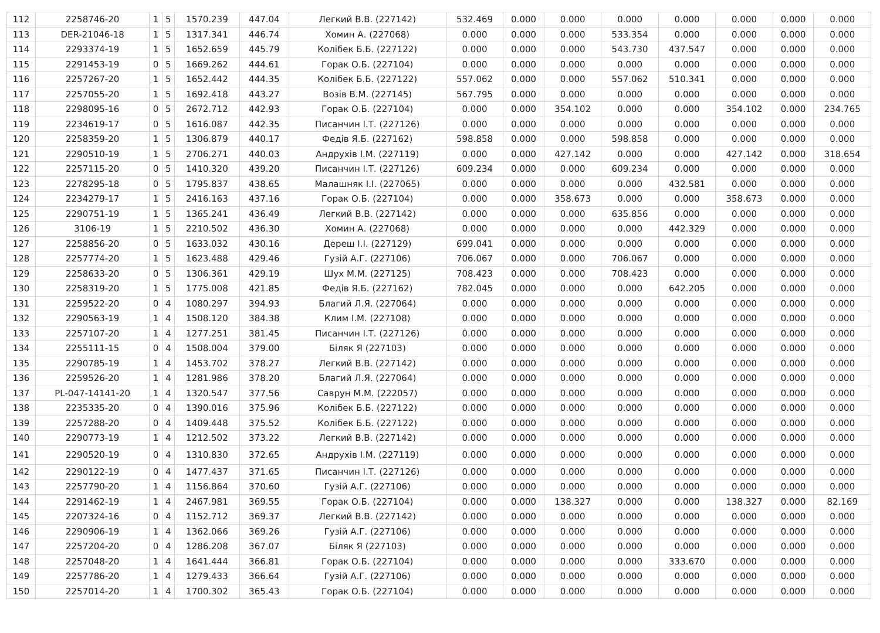| 112 | 2258746-20 | 1 | 5 | 1570.239 | 447.04 | Легкий В.В. (227142) | 532.469 | 0.000 | 0.000 | 0.000 | 0.000 | 0.000 | 0.000 | 0.000 |
| 113 | DER-21046-18 | 1 | 5 | 1317.341 | 446.74 | Хомин А. (227068) | 0.000 | 0.000 | 0.000 | 533.354 | 0.000 | 0.000 | 0.000 | 0.000 |
| 114 | 2293374-19 | 1 | 5 | 1652.659 | 445.79 | Колібек Б.Б. (227122) | 0.000 | 0.000 | 0.000 | 543.730 | 437.547 | 0.000 | 0.000 | 0.000 |
| 115 | 2291453-19 | 0 | 5 | 1669.262 | 444.61 | Горак О.Б. (227104) | 0.000 | 0.000 | 0.000 | 0.000 | 0.000 | 0.000 | 0.000 | 0.000 |
| 116 | 2257267-20 | 1 | 5 | 1652.442 | 444.35 | Колібек Б.Б. (227122) | 557.062 | 0.000 | 0.000 | 557.062 | 510.341 | 0.000 | 0.000 | 0.000 |
| 117 | 2257055-20 | 1 | 5 | 1692.418 | 443.27 | Возів В.М. (227145) | 567.795 | 0.000 | 0.000 | 0.000 | 0.000 | 0.000 | 0.000 | 0.000 |
| 118 | 2298095-16 | 0 | 5 | 2672.712 | 442.93 | Горак О.Б. (227104) | 0.000 | 0.000 | 354.102 | 0.000 | 0.000 | 354.102 | 0.000 | 234.765 |
| 119 | 2234619-17 | 0 | 5 | 1616.087 | 442.35 | Писанчин І.Т. (227126) | 0.000 | 0.000 | 0.000 | 0.000 | 0.000 | 0.000 | 0.000 | 0.000 |
| 120 | 2258359-20 | 1 | 5 | 1306.879 | 440.17 | Федів Я.Б. (227162) | 598.858 | 0.000 | 0.000 | 598.858 | 0.000 | 0.000 | 0.000 | 0.000 |
| 121 | 2290510-19 | 1 | 5 | 2706.271 | 440.03 | Андрухів І.М. (227119) | 0.000 | 0.000 | 427.142 | 0.000 | 0.000 | 427.142 | 0.000 | 318.654 |
| 122 | 2257115-20 | 0 | 5 | 1410.320 | 439.20 | Писанчин І.Т. (227126) | 609.234 | 0.000 | 0.000 | 609.234 | 0.000 | 0.000 | 0.000 | 0.000 |
| 123 | 2278295-18 | 0 | 5 | 1795.837 | 438.65 | Малашняк І.І. (227065) | 0.000 | 0.000 | 0.000 | 0.000 | 432.581 | 0.000 | 0.000 | 0.000 |
| 124 | 2234279-17 | 1 | 5 | 2416.163 | 437.16 | Горак О.Б. (227104) | 0.000 | 0.000 | 358.673 | 0.000 | 0.000 | 358.673 | 0.000 | 0.000 |
| 125 | 2290751-19 | 1 | 5 | 1365.241 | 436.49 | Легкий В.В. (227142) | 0.000 | 0.000 | 0.000 | 635.856 | 0.000 | 0.000 | 0.000 | 0.000 |
| 126 | 3106-19 | 1 | 5 | 2210.502 | 436.30 | Хомин А. (227068) | 0.000 | 0.000 | 0.000 | 0.000 | 442.329 | 0.000 | 0.000 | 0.000 |
| 127 | 2258856-20 | 0 | 5 | 1633.032 | 430.16 | Дереш І.І. (227129) | 699.041 | 0.000 | 0.000 | 0.000 | 0.000 | 0.000 | 0.000 | 0.000 |
| 128 | 2257774-20 | 1 | 5 | 1623.488 | 429.46 | Гузій А.Г. (227106) | 706.067 | 0.000 | 0.000 | 706.067 | 0.000 | 0.000 | 0.000 | 0.000 |
| 129 | 2258633-20 | 0 | 5 | 1306.361 | 429.19 | Шух М.М. (227125) | 708.423 | 0.000 | 0.000 | 708.423 | 0.000 | 0.000 | 0.000 | 0.000 |
| 130 | 2258319-20 | 1 | 5 | 1775.008 | 421.85 | Федів Я.Б. (227162) | 782.045 | 0.000 | 0.000 | 0.000 | 642.205 | 0.000 | 0.000 | 0.000 |
| 131 | 2259522-20 | 0 | 4 | 1080.297 | 394.93 | Благий Л.Я. (227064) | 0.000 | 0.000 | 0.000 | 0.000 | 0.000 | 0.000 | 0.000 | 0.000 |
| 132 | 2290563-19 | 1 | 4 | 1508.120 | 384.38 | Клим І.М. (227108) | 0.000 | 0.000 | 0.000 | 0.000 | 0.000 | 0.000 | 0.000 | 0.000 |
| 133 | 2257107-20 | 1 | 4 | 1277.251 | 381.45 | Писанчин І.Т. (227126) | 0.000 | 0.000 | 0.000 | 0.000 | 0.000 | 0.000 | 0.000 | 0.000 |
| 134 | 2255111-15 | 0 | 4 | 1508.004 | 379.00 | Біляк Я (227103) | 0.000 | 0.000 | 0.000 | 0.000 | 0.000 | 0.000 | 0.000 | 0.000 |
| 135 | 2290785-19 | 1 | 4 | 1453.702 | 378.27 | Легкий В.В. (227142) | 0.000 | 0.000 | 0.000 | 0.000 | 0.000 | 0.000 | 0.000 | 0.000 |
| 136 | 2259526-20 | 1 | 4 | 1281.986 | 378.20 | Благий Л.Я. (227064) | 0.000 | 0.000 | 0.000 | 0.000 | 0.000 | 0.000 | 0.000 | 0.000 |
| 137 | PL-047-14141-20 | 1 | 4 | 1320.547 | 377.56 | Саврун М.М. (222057) | 0.000 | 0.000 | 0.000 | 0.000 | 0.000 | 0.000 | 0.000 | 0.000 |
| 138 | 2235335-20 | 0 | 4 | 1390.016 | 375.96 | Колібек Б.Б. (227122) | 0.000 | 0.000 | 0.000 | 0.000 | 0.000 | 0.000 | 0.000 | 0.000 |
| 139 | 2257288-20 | 0 | 4 | 1409.448 | 375.52 | Колібек Б.Б. (227122) | 0.000 | 0.000 | 0.000 | 0.000 | 0.000 | 0.000 | 0.000 | 0.000 |
| 140 | 2290773-19 | 1 | 4 | 1212.502 | 373.22 | Легкий В.В. (227142) | 0.000 | 0.000 | 0.000 | 0.000 | 0.000 | 0.000 | 0.000 | 0.000 |
| 141 | 2290520-19 | 0 | 4 | 1310.830 | 372.65 | Андрухів І.М. (227119) | 0.000 | 0.000 | 0.000 | 0.000 | 0.000 | 0.000 | 0.000 | 0.000 |
| 142 | 2290122-19 | 0 | 4 | 1477.437 | 371.65 | Писанчин І.Т. (227126) | 0.000 | 0.000 | 0.000 | 0.000 | 0.000 | 0.000 | 0.000 | 0.000 |
| 143 | 2257790-20 | 1 | 4 | 1156.864 | 370.60 | Гузій А.Г. (227106) | 0.000 | 0.000 | 0.000 | 0.000 | 0.000 | 0.000 | 0.000 | 0.000 |
| 144 | 2291462-19 | 1 | 4 | 2467.981 | 369.55 | Горак О.Б. (227104) | 0.000 | 0.000 | 138.327 | 0.000 | 0.000 | 138.327 | 0.000 | 82.169 |
| 145 | 2207324-16 | 0 | 4 | 1152.712 | 369.37 | Легкий В.В. (227142) | 0.000 | 0.000 | 0.000 | 0.000 | 0.000 | 0.000 | 0.000 | 0.000 |
| 146 | 2290906-19 | 1 | 4 | 1362.066 | 369.26 | Гузій А.Г. (227106) | 0.000 | 0.000 | 0.000 | 0.000 | 0.000 | 0.000 | 0.000 | 0.000 |
| 147 | 2257204-20 | 0 | 4 | 1286.208 | 367.07 | Біляк Я (227103) | 0.000 | 0.000 | 0.000 | 0.000 | 0.000 | 0.000 | 0.000 | 0.000 |
| 148 | 2257048-20 | 1 | 4 | 1641.444 | 366.81 | Горак О.Б. (227104) | 0.000 | 0.000 | 0.000 | 0.000 | 333.670 | 0.000 | 0.000 | 0.000 |
| 149 | 2257786-20 | 1 | 4 | 1279.433 | 366.64 | Гузій А.Г. (227106) | 0.000 | 0.000 | 0.000 | 0.000 | 0.000 | 0.000 | 0.000 | 0.000 |
| 150 | 2257014-20 | 1 | 4 | 1700.302 | 365.43 | Горак О.Б. (227104) | 0.000 | 0.000 | 0.000 | 0.000 | 0.000 | 0.000 | 0.000 | 0.000 |